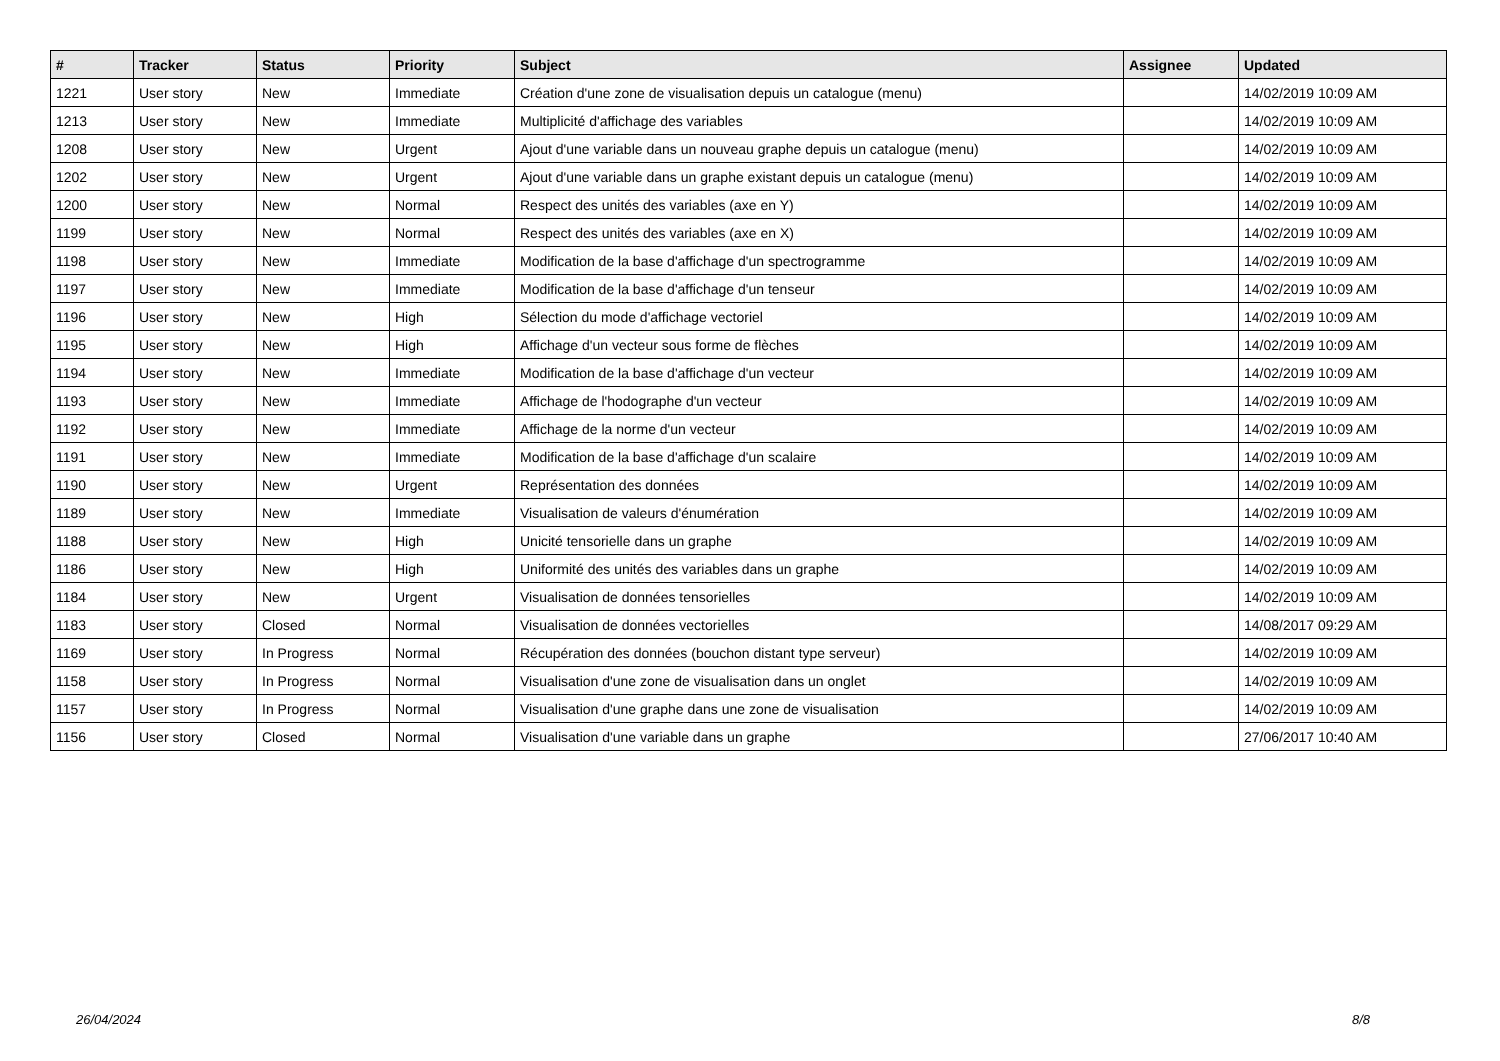| # | Tracker | Status | Priority | Subject | Assignee | Updated |
| --- | --- | --- | --- | --- | --- | --- |
| 1221 | User story | New | Immediate | Création d'une zone de visualisation depuis un catalogue (menu) | | 14/02/2019 10:09 AM |
| 1213 | User story | New | Immediate | Multiplicité d'affichage des variables | | 14/02/2019 10:09 AM |
| 1208 | User story | New | Urgent | Ajout d'une variable dans un nouveau graphe depuis un catalogue (menu) | | 14/02/2019 10:09 AM |
| 1202 | User story | New | Urgent | Ajout d'une variable dans un graphe existant depuis un catalogue (menu) | | 14/02/2019 10:09 AM |
| 1200 | User story | New | Normal | Respect des unités des variables (axe en Y) | | 14/02/2019 10:09 AM |
| 1199 | User story | New | Normal | Respect des unités des variables (axe en X) | | 14/02/2019 10:09 AM |
| 1198 | User story | New | Immediate | Modification de la base d'affichage d'un spectrogramme | | 14/02/2019 10:09 AM |
| 1197 | User story | New | Immediate | Modification de la base d'affichage d'un tenseur | | 14/02/2019 10:09 AM |
| 1196 | User story | New | High | Sélection du mode d'affichage vectoriel | | 14/02/2019 10:09 AM |
| 1195 | User story | New | High | Affichage d'un vecteur sous forme de flèches | | 14/02/2019 10:09 AM |
| 1194 | User story | New | Immediate | Modification de la base d'affichage d'un vecteur | | 14/02/2019 10:09 AM |
| 1193 | User story | New | Immediate | Affichage de l'hodographe d'un vecteur | | 14/02/2019 10:09 AM |
| 1192 | User story | New | Immediate | Affichage de la norme d'un vecteur | | 14/02/2019 10:09 AM |
| 1191 | User story | New | Immediate | Modification de la base d'affichage d'un scalaire | | 14/02/2019 10:09 AM |
| 1190 | User story | New | Urgent | Représentation des données | | 14/02/2019 10:09 AM |
| 1189 | User story | New | Immediate | Visualisation de valeurs d'énumération | | 14/02/2019 10:09 AM |
| 1188 | User story | New | High | Unicité tensorielle dans un graphe | | 14/02/2019 10:09 AM |
| 1186 | User story | New | High | Uniformité des unités des variables dans un graphe | | 14/02/2019 10:09 AM |
| 1184 | User story | New | Urgent | Visualisation de données tensorielles | | 14/02/2019 10:09 AM |
| 1183 | User story | Closed | Normal | Visualisation de données vectorielles | | 14/08/2017 09:29 AM |
| 1169 | User story | In Progress | Normal | Récupération des données (bouchon distant type serveur) | | 14/02/2019 10:09 AM |
| 1158 | User story | In Progress | Normal | Visualisation d'une zone de visualisation dans un onglet | | 14/02/2019 10:09 AM |
| 1157 | User story | In Progress | Normal | Visualisation d'une graphe dans une zone de visualisation | | 14/02/2019 10:09 AM |
| 1156 | User story | Closed | Normal | Visualisation d'une variable dans un graphe | | 27/06/2017 10:40 AM |
26/04/2024 8/8